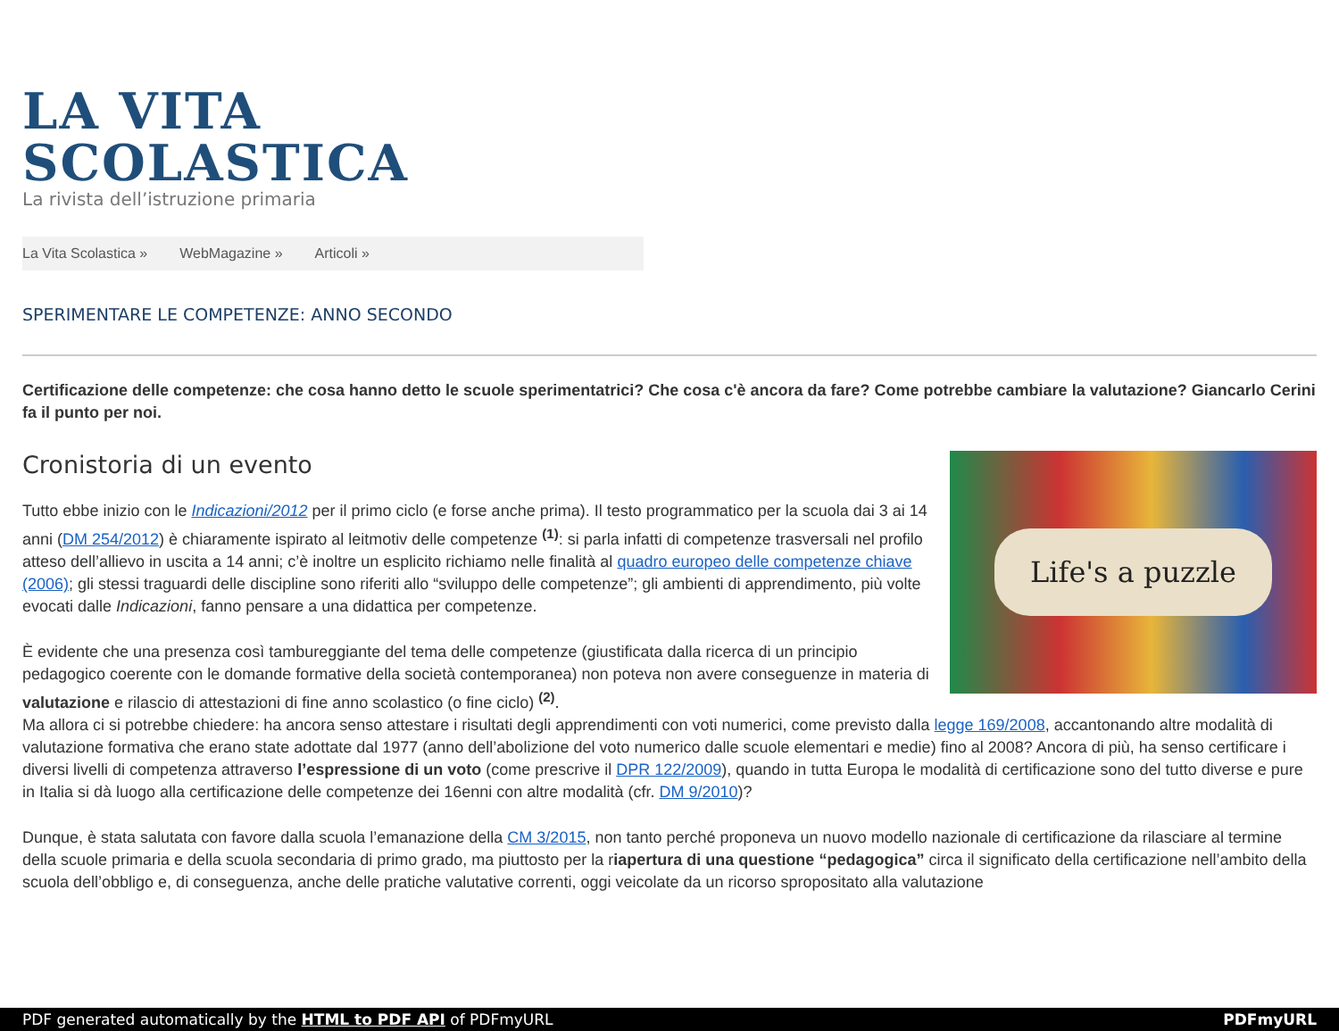LA VITA
SCOLASTICA
La rivista dell’istruzione primaria
La Vita Scolastica » WebMagazine » Articoli »
SPERIMENTARE LE COMPETENZE: ANNO SECONDO
Certificazione delle competenze: che cosa hanno detto le scuole sperimentatrici? Che cosa c'è ancora da fare? Come potrebbe cambiare la valutazione? Giancarlo Cerini fa il punto per noi.
Life's a puzzle
Cronistoria di un evento
Tutto ebbe inizio con le Indicazioni/2012 per il primo ciclo (e forse anche prima). Il testo programmatico per la scuola dai 3 ai 14 anni (DM 254/2012) è chiaramente ispirato al leitmotiv delle competenze <sup>(1)</sup>: si parla infatti di competenze trasversali nel profilo atteso dell’allievo in uscita a 14 anni; c’è inoltre un esplicito richiamo nelle finalità al quadro europeo delle competenze chiave (2006); gli stessi traguardi delle discipline sono riferiti allo “sviluppo delle competenze”; gli ambienti di apprendimento, più volte evocati dalle Indicazioni, fanno pensare a una didattica per competenze.
È evidente che una presenza così tambureggiante del tema delle competenze (giustificata dalla ricerca di un principio pedagogico coerente con le domande formative della società contemporanea) non poteva non avere conseguenze in materia di valutazione e rilascio di attestazioni di fine anno scolastico (o fine ciclo) <sup>(2)</sup>.
Ma allora ci si potrebbe chiedere: ha ancora senso attestare i risultati degli apprendimenti con voti numerici, come previsto dalla legge 169/2008, accantonando altre modalità di valutazione formativa che erano state adottate dal 1977 (anno dell’abolizione del voto numerico dalle scuole elementari e medie) fino al 2008? Ancora di più, ha senso certificare i diversi livelli di competenza attraverso l’espressione di un voto (come prescrive il DPR 122/2009), quando in tutta Europa le modalità di certificazione sono del tutto diverse e pure in Italia si dà luogo alla certificazione delle competenze dei 16enni con altre modalità (cfr. DM 9/2010)?
Dunque, è stata salutata con favore dalla scuola l’emanazione della CM 3/2015, non tanto perché proponeva un nuovo modello nazionale di certificazione da rilasciare al termine della scuole primaria e della scuola secondaria di primo grado, ma piuttosto per la riapertura di una questione “pedagogica” circa il significato della certificazione nell’ambito della scuola dell’obbligo e, di conseguenza, anche delle pratiche valutative correnti, oggi veicolate da un ricorso spropositato alla valutazione
PDF generated automatically by the HTML to PDF API of PDFmyURL PDFmyURL